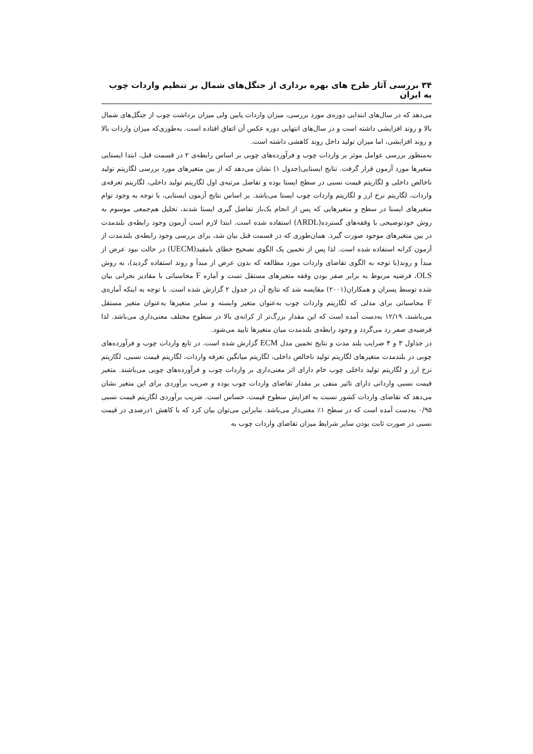۳۴ بررسی آثار طرح های بهره برداری از جنگل‌های شمال بر تنظیم واردات چوب به ایران
می‌دهد که در سال‌های ابتدایی دوره‌ی مورد بررسی، میزان واردات پایین ولی میزان برداشت چوب از جنگل‌های شمال بالا و روند افزایشی داشته است و در سال‌های انتهایی دوره عکس آن اتفاق افتاده است. به‌طوری‌که میزان واردات بالا و روند افزایشی، اما میزان تولید داخل روند کاهشی داشته است.
به‌منظور بررسی عوامل موثر بر واردات چوب و فرآورده‌های چوبی بر اساس رابطه‌ی ۲ در قسمت قبل، ابتدا ایستایی متغیرها مورد آزمون قرار گرفت. نتایج ایستایی(جدول ۱) نشان می‌دهد که از بین متغیرهای مورد بررسی لگاریتم تولید ناخالص داخلی و لگاریتم قیمت نسبی در سطح ایستا بوده و تفاضل مرتبه‌ی اول لگاریتم تولید داخلی، لگاریتم تعرفه‌ی واردات، لگاریتم نرخ ارز و لگاریتم واردات چوب ایستا می‌باشد. بر اساس نتایج آزمون ایستایی، با توجه به وجود توام متغیرهای ایستا در سطح و متغیرهایی که پس از انجام یک‌بار تفاضل گیری ایستا شدند، تحلیل هم‌جمعی موسوم به روش خودتوضیحی با وقفه‌های گسترده(ARDL) استفاده شده است. ابتدا لازم است آزمون وجود رابطه‌ی بلندمدت در بین متغیرهای موجود صورت گیرد. همان‌طوری که در قسمت قبل بیان شد، برای بررسی وجود رابطه‌ی بلندمدت از آزمون کرانه استفاده شده است. لذا پس از تخمین یک الگوی تصحیح خطای نامقید(UECM) در حالت نبود عرض از مبدأ و روند(با توجه به الگوی تقاضای واردات مورد مطالعه که بدون عرض از مبدأ و روند استفاده گردید)، به روش OLS، فرضیه مربوط به برابر صفر بودن وقفه متغیرهای مستقل تست و آماره F محاسباتی با مقادیر بحرانی بیان شده توسط پسران و همکاران(۲۰۰۱) مقایسه شد که نتایج آن در جدول ۲ گزارش شده است. با توجه به اینکه آماره‌ی F محاسباتی برای مدلی که لگاریتم واردات چوب به‌عنوان متغیر وابسته و سایر متغیرها به‌عنوان متغیر مستقل می‌باشند، ۱۲/۱۹ به‌دست آمده است که این مقدار بزرگ‌تر از کرانه‌ی بالا در سطوح مختلف معنی‌داری می‌باشد. لذا فرضیه‌ی صفر رد می‌گردد و وجود رابطه‌ی بلندمدت میان متغیرها تایید می‌شود.
در جداول ۳ و ۴ ضرایب بلند مدت و نتایج تخمین مدل ECM گزارش شده است. در تابع واردات چوب و فرآورده‌های چوبی در بلندمدت متغیرهای لگاریتم تولید ناخالص داخلی، لگاریتم میانگین تعرفه واردات، لگاریتم قیمت نسبی، لگاریتم نرخ ارز و لگاریتم تولید داخلی چوب خام دارای اثر معنی‌داری بر واردات چوب و فرآورده‌های چوبی می‌باشند. متغیر قیمت نسبی وارداتی دارای تاثیر منفی بر مقدار تقاضای واردات چوب بوده و ضریب برآوردی برای این متغیر نشان می‌دهد که تقاضای واردات کشور نسبت به افزایش سطوح قیمت، حساس است. ضریب برآوردی لگاریتم قیمت نسبی ۰/۹۵ به‌دست آمده است که در سطح ۱٪ معنی‌دار می‌باشد. بنابراین می‌توان بیان کرد که با کاهش ۱درصدی در قیمت نسبی در صورت ثابت بودن سایر شرایط میزان تقاضای واردات چوب به